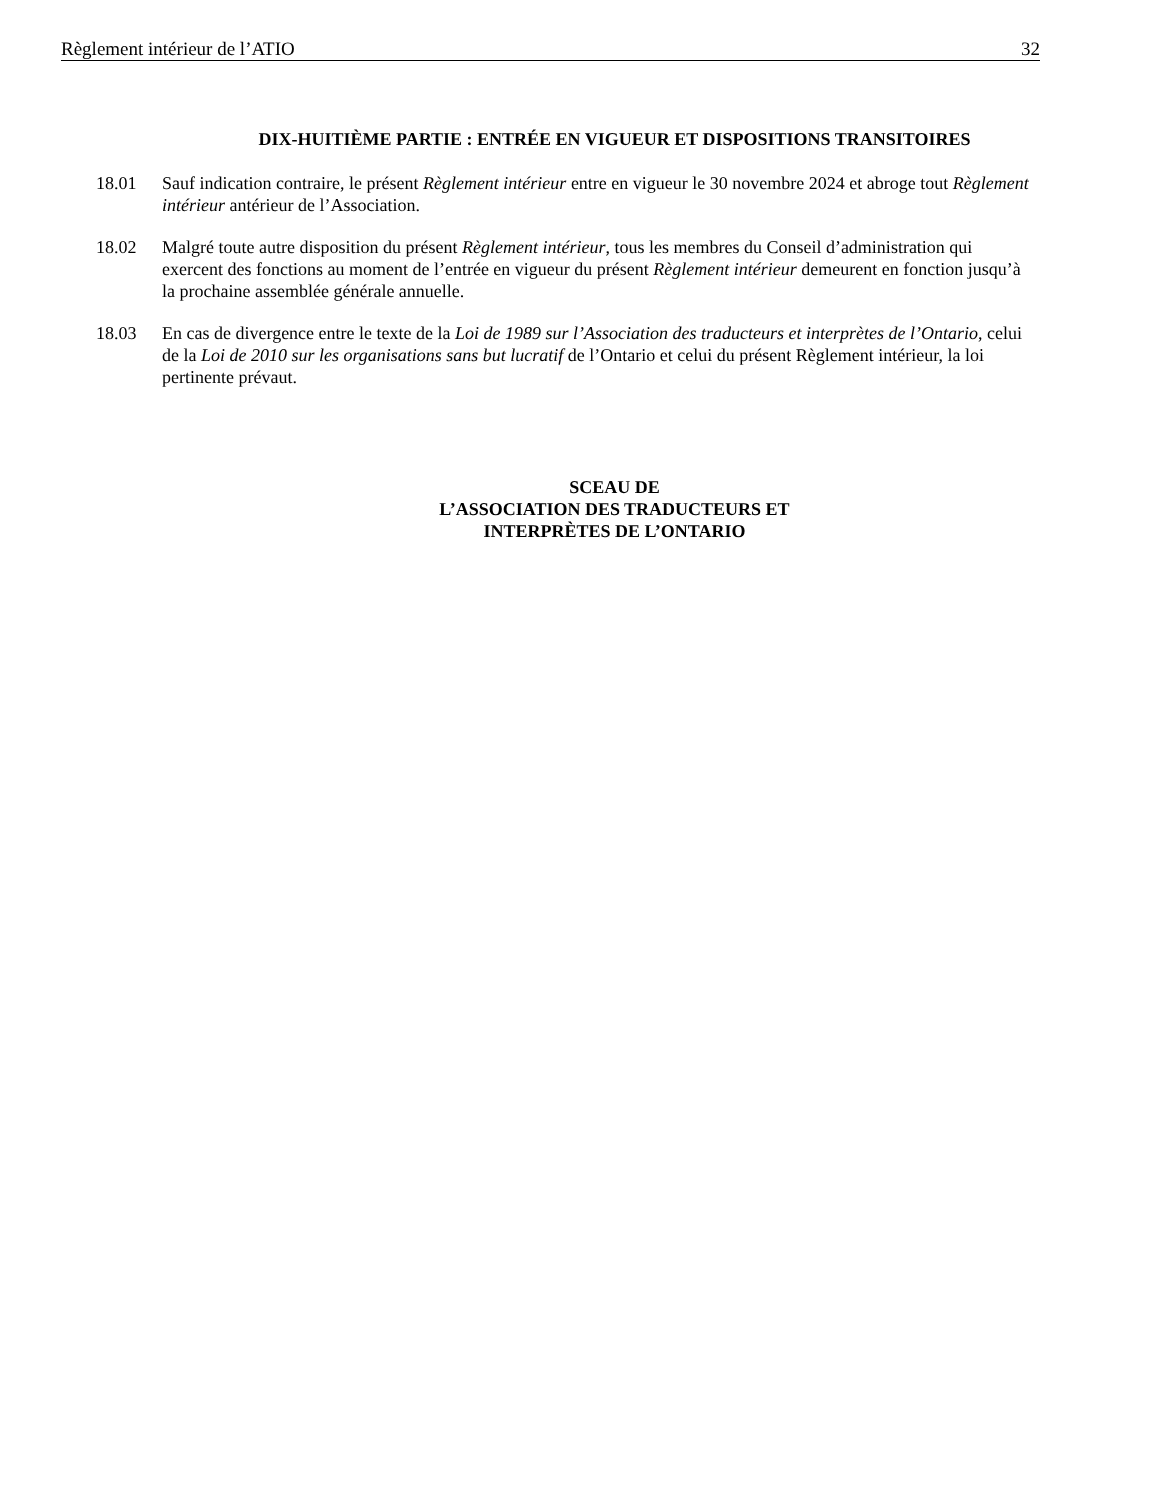Règlement intérieur de l’ATIO 32
DIX-HUITIÈME PARTIE : ENTRÉE EN VIGUEUR ET DISPOSITIONS TRANSITOIRES
18.01 Sauf indication contraire, le présent Règlement intérieur entre en vigueur le 30 novembre 2024 et abroge tout Règlement intérieur antérieur de l’Association.
18.02 Malgré toute autre disposition du présent Règlement intérieur, tous les membres du Conseil d’administration qui exercent des fonctions au moment de l’entrée en vigueur du présent Règlement intérieur demeurent en fonction jusqu’à la prochaine assemblée générale annuelle.
18.03 En cas de divergence entre le texte de la Loi de 1989 sur l’Association des traducteurs et interprètes de l’Ontario, celui de la Loi de 2010 sur les organisations sans but lucratif de l’Ontario et celui du présent Règlement intérieur, la loi pertinente prévaut.
SCEAU DE
L’ASSOCIATION DES TRADUCTEURS ET
INTERPRÈTES DE L’ONTARIO